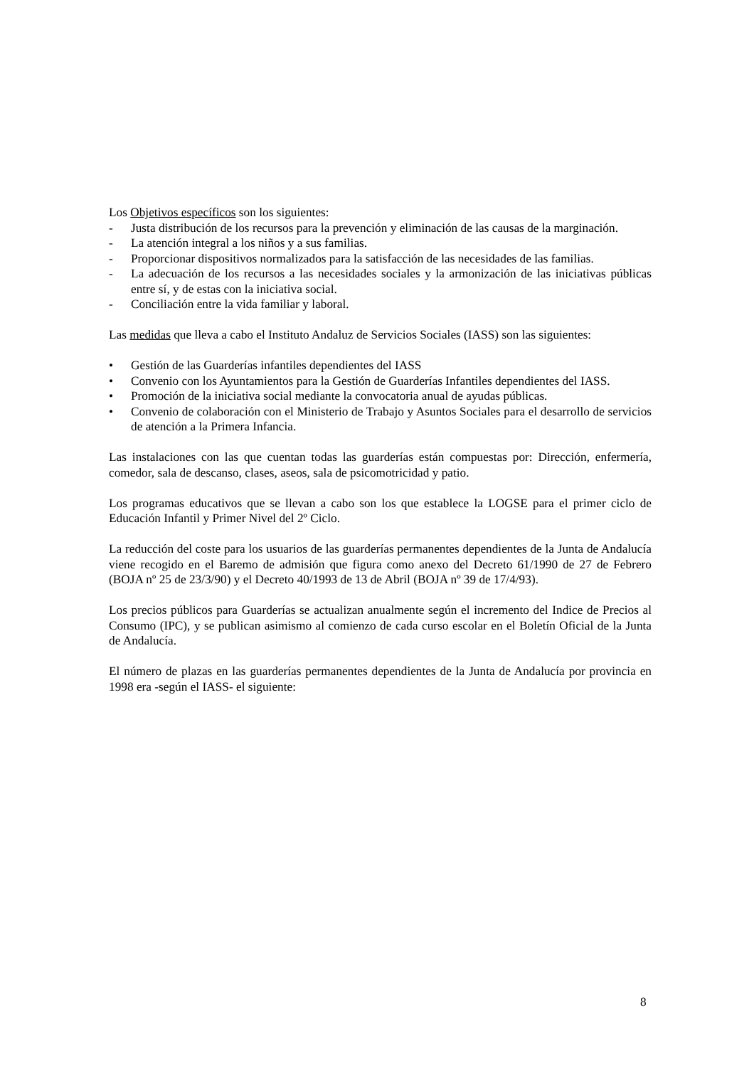Los Objetivos específicos son los siguientes:
- Justa distribución de los recursos para la prevención y eliminación de las causas de la marginación.
- La atención integral a los niños y a sus familias.
- Proporcionar dispositivos normalizados para la satisfacción de las necesidades de las familias.
- La adecuación de los recursos a las necesidades sociales y la armonización de las iniciativas públicas entre sí, y de estas con la iniciativa social.
- Conciliación entre la vida familiar y laboral.
Las medidas que lleva a cabo el Instituto Andaluz de Servicios Sociales (IASS) son las siguientes:
• Gestión de las Guarderías infantiles dependientes del IASS
• Convenio con los Ayuntamientos para la Gestión de Guarderías Infantiles dependientes del IASS.
• Promoción de la iniciativa social mediante la convocatoria anual de ayudas públicas.
• Convenio de colaboración con el Ministerio de Trabajo y Asuntos Sociales para el desarrollo de servicios de atención a la Primera Infancia.
Las instalaciones con las que cuentan todas las guarderías están compuestas por: Dirección, enfermería, comedor, sala de descanso, clases, aseos, sala de psicomotricidad y patio.
Los programas educativos que se llevan a cabo son los que establece la LOGSE para el primer ciclo de Educación Infantil y Primer Nivel del 2º Ciclo.
La reducción del coste para los usuarios de las guarderías permanentes dependientes de la Junta de Andalucía viene recogido en el Baremo de admisión que figura como anexo del Decreto 61/1990 de 27 de Febrero (BOJA nº 25 de 23/3/90) y el Decreto 40/1993 de 13 de Abril (BOJA nº 39 de 17/4/93).
Los precios públicos para Guarderías se actualizan anualmente según el incremento del Indice de Precios al Consumo (IPC), y se publican asimismo al comienzo de cada curso escolar en el Boletín Oficial de la Junta de Andalucía.
El número de plazas en las guarderías permanentes dependientes de la Junta de Andalucía por provincia en 1998 era -según el IASS- el siguiente:
8